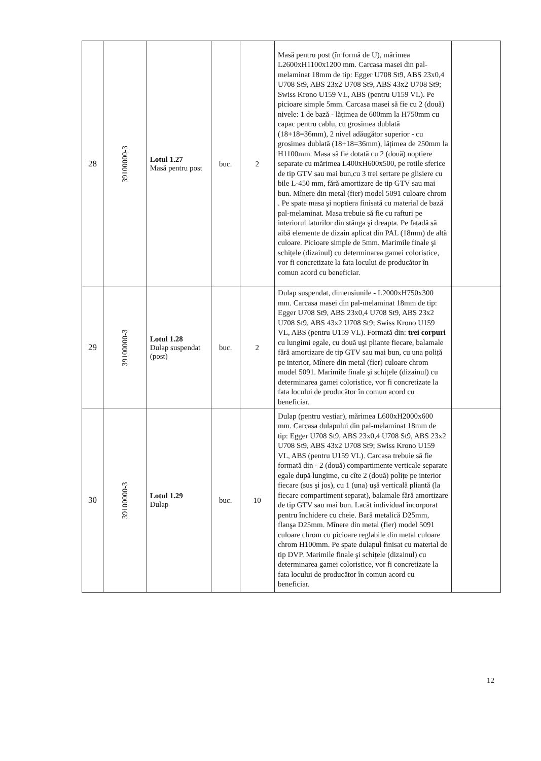| 28 | 39100000-3 | Lotul 1.27 Masă pentru post | buc. | 2 | Masă pentru post (în formă de U), mărimea L2600xH1100x1200 mm. Carcasa masei din pal-melaminat 18mm de tip: Egger U708 St9, ABS 23x0,4 U708 St9, ABS 23x2 U708 St9, ABS 43x2 U708 St9; Swiss Krono U159 VL, ABS (pentru U159 VL). Pe picioare simple 5mm. Carcasa masei să fie cu 2 (două) nivele: 1 de bază - lățimea de 600mm la H750mm cu capac pentru cablu, cu grosimea dublată (18+18=36mm), 2 nivel adăugător superior - cu grosimea dublată (18+18=36mm), lățimea de 250mm la H1100mm. Masa să fie dotată cu 2 (două) noptiere separate cu mărimea L400xH600x500, pe rotile sferice de tip GTV sau mai bun,cu 3 trei sertare pe glisiere cu bile L-450 mm, fără amortizare de tip GTV sau mai bun. Mînere din metal (fier) model 5091 culoare chrom . Pe spate masa şi noptiera finisată cu material de bază pal-melaminat. Masa trebuie să fie cu rafturi pe interiorul laturilor din stănga şi dreapta. Pe fațadă să aibă elemente de dizain aplicat din PAL (18mm) de altă culoare. Picioare simple de 5mm. Marimile finale şi schițele (dizainul) cu determinarea gamei coloristice, vor fi concretizate la fata locului de producător în comun acord cu beneficiar. | |
| 29 | 39100000-3 | Lotul 1.28 Dulap suspendat (post) | buc. | 2 | Dulap suspendat, dimensiunile - L2000xH750x300 mm. Carcasa masei din pal-melaminat 18mm de tip: Egger U708 St9, ABS 23x0,4 U708 St9, ABS 23x2 U708 St9, ABS 43x2 U708 St9; Swiss Krono U159 VL, ABS (pentru U159 VL). Formată din: trei corpuri cu lungimi egale, cu două uşi pliante fiecare, balamale fără amortizare de tip GTV sau mai bun, cu una poliță pe interior, Mînere din metal (fier) culoare chrom model 5091. Marimile finale şi schițele (dizainul) cu determinarea gamei coloristice, vor fi concretizate la fata locului de producător în comun acord cu beneficiar. | |
| 30 | 39100000-3 | Lotul 1.29 Dulap | buc. | 10 | Dulap (pentru vestiar), mărimea L600xH2000x600 mm. Carcasa dulapului din pal-melaminat 18mm de tip: Egger U708 St9, ABS 23x0,4 U708 St9, ABS 23x2 U708 St9, ABS 43x2 U708 St9; Swiss Krono U159 VL, ABS (pentru U159 VL). Carcasa trebuie să fie formată din - 2 (două) compartimente verticale separate egale după lungime, cu cîte 2 (două) polițe pe interior fiecare (sus şi jos), cu 1 (una) uşă verticală pliantă (la fiecare compartiment separat), balamale fără amortizare de tip GTV sau mai bun. Lacăt individual încorporat pentru închidere cu cheie. Bară metalică D25mm, flanşa D25mm. Mînere din metal (fier) model 5091 culoare chrom cu picioare reglabile din metal culoare chrom H100mm. Pe spate dulapul finisat cu material de tip DVP. Marimile finale şi schițele (dizainul) cu determinarea gamei coloristice, vor fi concretizate la fata locului de producător în comun acord cu beneficiar. | |
12